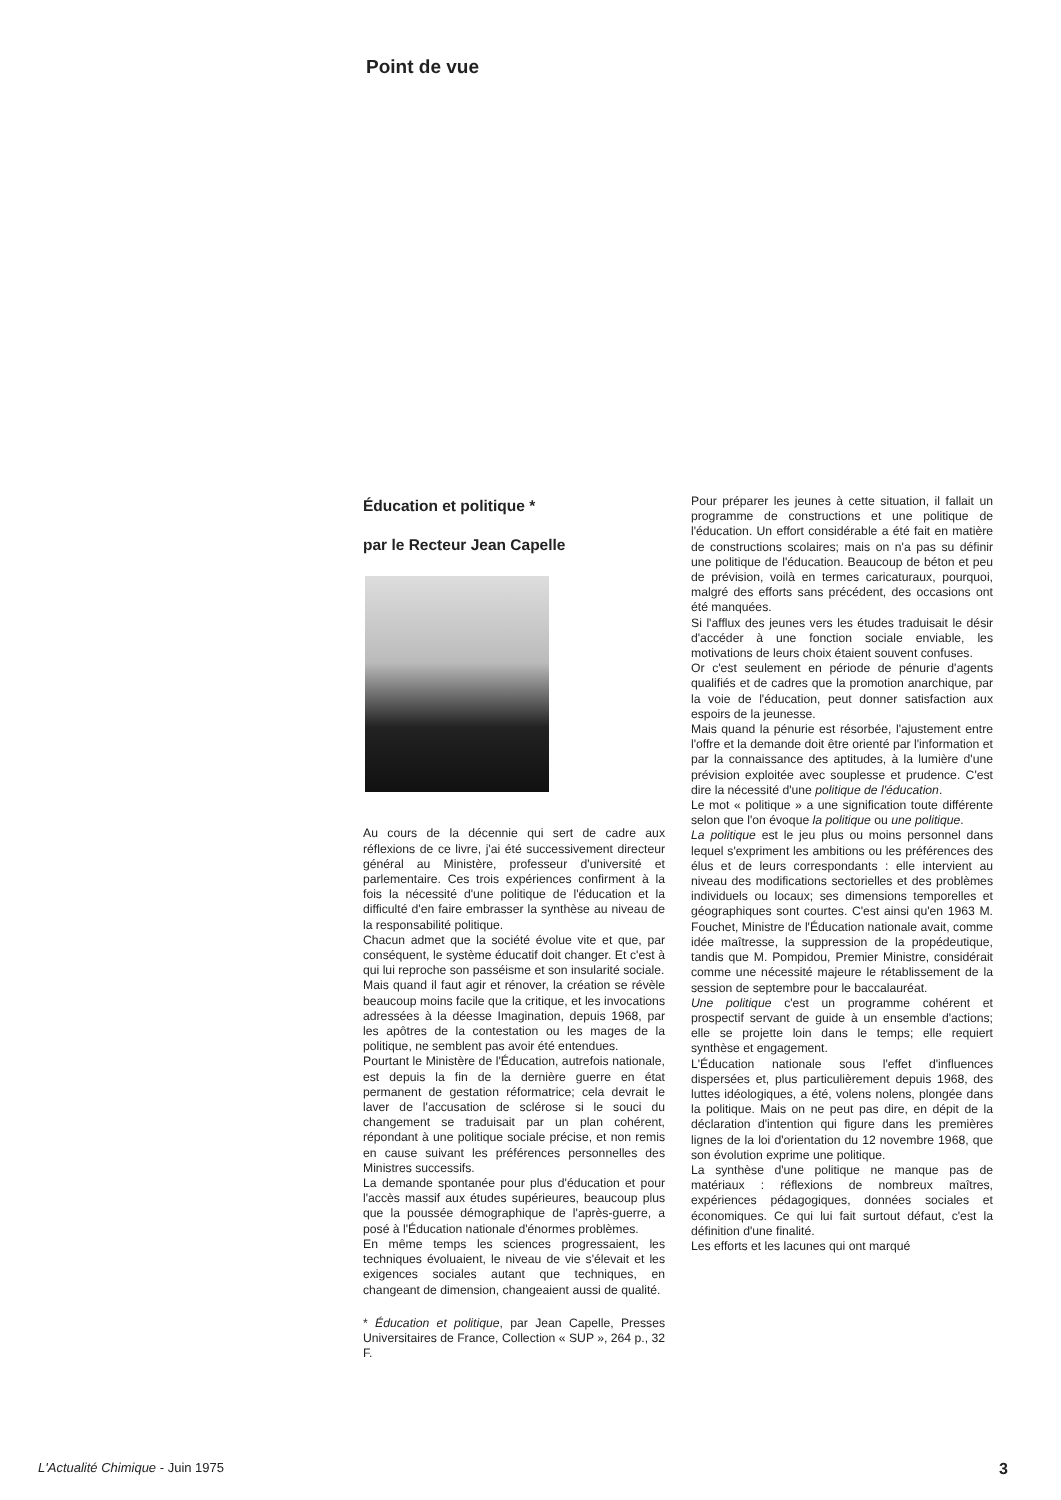Point de vue
Éducation et politique *
par le Recteur Jean Capelle
Au cours de la décennie qui sert de cadre aux réflexions de ce livre, j'ai été successivement directeur général au Ministère, professeur d'université et parlementaire. Ces trois expériences confirment à la fois la nécessité d'une politique de l'éducation et la difficulté d'en faire embrasser la synthèse au niveau de la responsabilité politique.
Chacun admet que la société évolue vite et que, par conséquent, le système éducatif doit changer. Et c'est à qui lui reproche son passéisme et son insularité sociale.
Mais quand il faut agir et rénover, la création se révèle beaucoup moins facile que la critique, et les invocations adressées à la déesse Imagination, depuis 1968, par les apôtres de la contestation ou les mages de la politique, ne semblent pas avoir été entendues.
Pourtant le Ministère de l'Éducation, autrefois nationale, est depuis la fin de la dernière guerre en état permanent de gestation réformatrice; cela devrait le laver de l'accusation de sclérose si le souci du changement se traduisait par un plan cohérent, répondant à une politique sociale précise, et non remis en cause suivant les préférences personnelles des Ministres successifs.
La demande spontanée pour plus d'éducation et pour l'accès massif aux études supérieures, beaucoup plus que la poussée démographique de l'après-guerre, a posé à l'Éducation nationale d'énormes problèmes.
En même temps les sciences progressaient, les techniques évoluaient, le niveau de vie s'élevait et les exigences sociales autant que techniques, en changeant de dimension, changeaient aussi de qualité.
* Éducation et politique, par Jean Capelle, Presses Universitaires de France, Collection « SUP », 264 p., 32 F.
Pour préparer les jeunes à cette situation, il fallait un programme de constructions et une politique de l'éducation. Un effort considérable a été fait en matière de constructions scolaires; mais on n'a pas su définir une politique de l'éducation. Beaucoup de béton et peu de prévision, voilà en termes caricaturaux, pourquoi, malgré des efforts sans précédent, des occasions ont été manquées.
Si l'afflux des jeunes vers les études traduisait le désir d'accéder à une fonction sociale enviable, les motivations de leurs choix étaient souvent confuses.
Or c'est seulement en période de pénurie d'agents qualifiés et de cadres que la promotion anarchique, par la voie de l'éducation, peut donner satisfaction aux espoirs de la jeunesse.
Mais quand la pénurie est résorbée, l'ajustement entre l'offre et la demande doit être orienté par l'information et par la connaissance des aptitudes, à la lumière d'une prévision exploitée avec souplesse et prudence. C'est dire la nécessité d'une politique de l'éducation.
Le mot « politique » a une signification toute différente selon que l'on évoque la politique ou une politique.
La politique est le jeu plus ou moins personnel dans lequel s'expriment les ambitions ou les préférences des élus et de leurs correspondants : elle intervient au niveau des modifications sectorielles et des problèmes individuels ou locaux; ses dimensions temporelles et géographiques sont courtes. C'est ainsi qu'en 1963 M. Fouchet, Ministre de l'Éducation nationale avait, comme idée maîtresse, la suppression de la propédeutique, tandis que M. Pompidou, Premier Ministre, considérait comme une nécessité majeure le rétablissement de la session de septembre pour le baccalauréat.
Une politique c'est un programme cohérent et prospectif servant de guide à un ensemble d'actions; elle se projette loin dans le temps; elle requiert synthèse et engagement.
L'Éducation nationale sous l'effet d'influences dispersées et, plus particulièrement depuis 1968, des luttes idéologiques, a été, volens nolens, plongée dans la politique. Mais on ne peut pas dire, en dépit de la déclaration d'intention qui figure dans les premières lignes de la loi d'orientation du 12 novembre 1968, que son évolution exprime une politique.
La synthèse d'une politique ne manque pas de matériaux : réflexions de nombreux maîtres, expériences pédagogiques, données sociales et économiques. Ce qui lui fait surtout défaut, c'est la définition d'une finalité.
Les efforts et les lacunes qui ont marqué
L'Actualité Chimique - Juin 1975 3